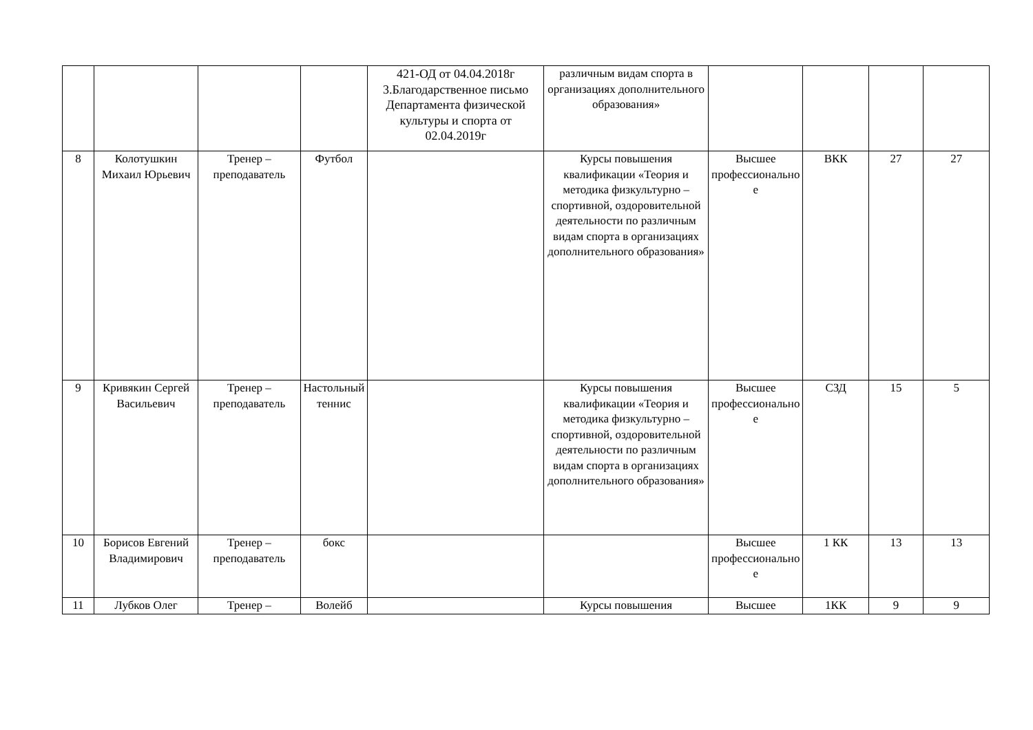| | | | | 421-ОД от 04.04.2018г 3.Благодарственное письмо Департамента физической культуры и спорта от 02.04.2019г | различным видам спорта в организациях дополнительного образования» | | | | |
| 8 | Колотушкин Михаил Юрьевич | Тренер – преподаватель | Футбол | | Курсы повышения квалификации «Теория и методика физкультурно – спортивной, оздоровительной деятельности по различным видам спорта в организациях дополнительного образования» | Высшее профессионально е | ВКК | 27 | 27 |
| 9 | Кривякин Сергей Васильевич | Тренер – преподаватель | Настольный теннис | | Курсы повышения квалификации «Теория и методика физкультурно – спортивной, оздоровительной деятельности по различным видам спорта в организациях дополнительного образования» | Высшее профессионально е | СЗД | 15 | 5 |
| 10 | Борисов Евгений Владимирович | Тренер – преподаватель | бокс | | | Высшее профессионально е | 1 КК | 13 | 13 |
| 11 | Лубков Олег | Тренер – | Волейб | | Курсы повышения | Высшее | 1КК | 9 | 9 |